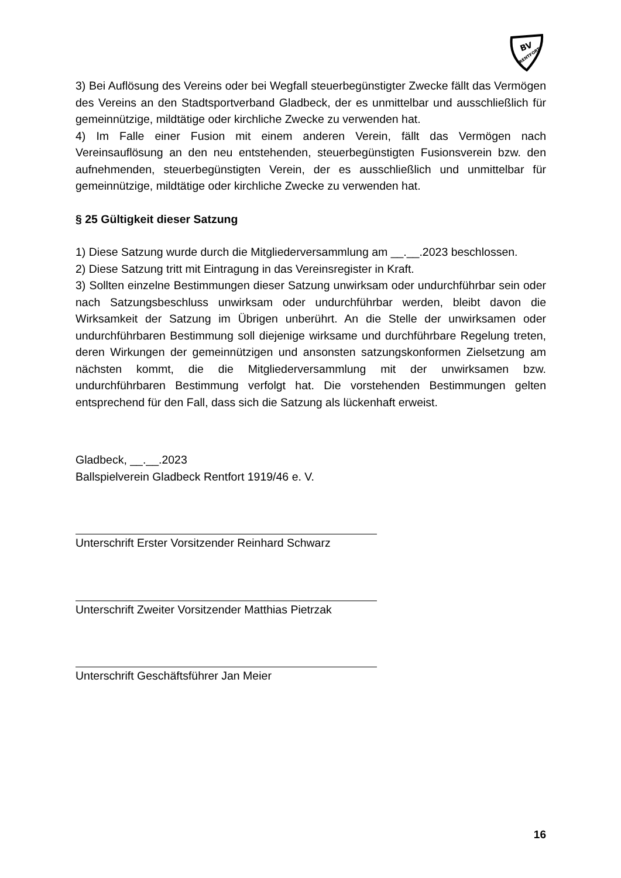BV
RENTFORT
3) Bei Auflösung des Vereins oder bei Wegfall steuerbegünstigter Zwecke fällt das Vermögen des Vereins an den Stadtsportverband Gladbeck, der es unmittelbar und ausschließlich für gemeinnützige, mildtätige oder kirchliche Zwecke zu verwenden hat.
4) Im Falle einer Fusion mit einem anderen Verein, fällt das Vermögen nach Vereinsauflösung an den neu entstehenden, steuerbegünstigten Fusionsverein bzw. den aufnehmenden, steuerbegünstigten Verein, der es ausschließlich und unmittelbar für gemeinnützige, mildtätige oder kirchliche Zwecke zu verwenden hat.
§ 25 Gültigkeit dieser Satzung
1) Diese Satzung wurde durch die Mitgliederversammlung am __.__.2023 beschlossen.
2) Diese Satzung tritt mit Eintragung in das Vereinsregister in Kraft.
3) Sollten einzelne Bestimmungen dieser Satzung unwirksam oder undurchführbar sein oder nach Satzungsbeschluss unwirksam oder undurchführbar werden, bleibt davon die Wirksamkeit der Satzung im Übrigen unberührt. An die Stelle der unwirksamen oder undurchführbaren Bestimmung soll diejenige wirksame und durchführbare Regelung treten, deren Wirkungen der gemeinnützigen und ansonsten satzungskonformen Zielsetzung am nächsten kommt, die die Mitgliederversammlung mit der unwirksamen bzw. undurchführbaren Bestimmung verfolgt hat. Die vorstehenden Bestimmungen gelten entsprechend für den Fall, dass sich die Satzung als lückenhaft erweist.
Gladbeck, __.__.2023
Ballspielverein Gladbeck Rentfort 1919/46 e. V.
Unterschrift Erster Vorsitzender Reinhard Schwarz
Unterschrift Zweiter Vorsitzender Matthias Pietrzak
Unterschrift Geschäftsführer Jan Meier
16